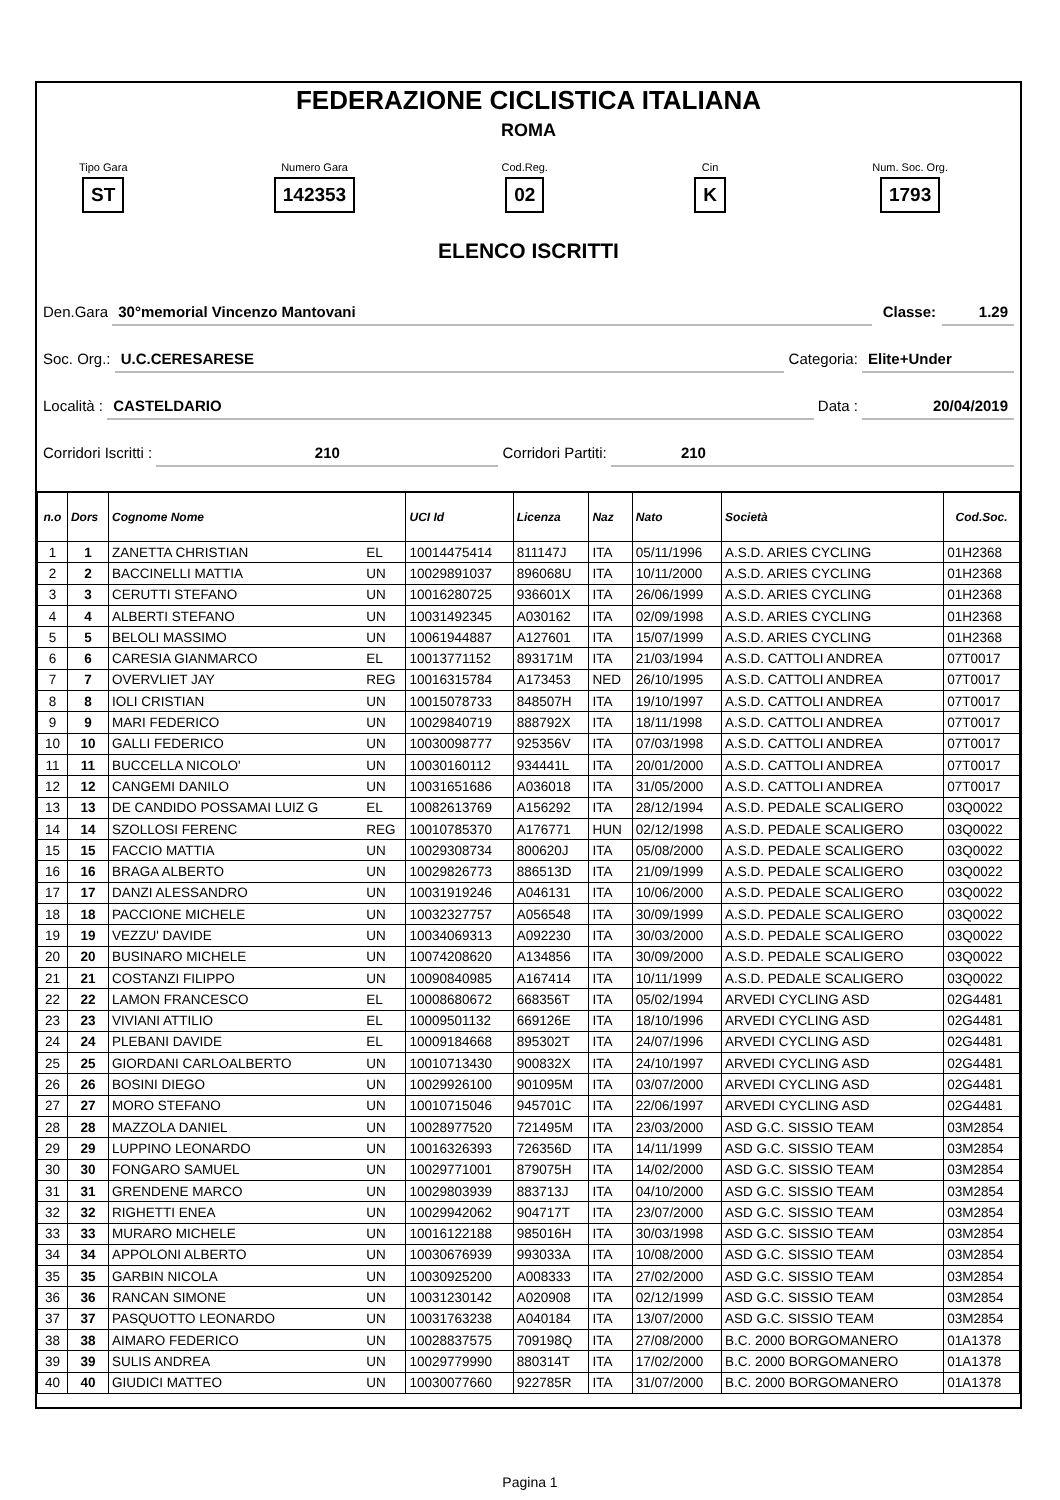FEDERAZIONE CICLISTICA ITALIANA
ROMA
Tipo Gara
ST
Numero Gara
142353
Cod.Reg.
02
Cin
K
Num. Soc. Org.
1793
ELENCO ISCRITTI
Den.Gara 30°memorial Vincenzo Mantovani Classe: 1.29
Soc. Org.: U.C.CERESARESE Categoria: Elite+Under
Località : CASTELDARIO Data : 20/04/2019
Corridori Iscritti : 210 Corridori Partiti: 210
| n.o | Dors | Cognome Nome | | UCI Id | Licenza | Naz | Nato | Società | Cod.Soc. |
| --- | --- | --- | --- | --- | --- | --- | --- | --- | --- |
| 1 | 1 | ZANETTA CHRISTIAN | EL | 10014475414 | 811147J | ITA | 05/11/1996 | A.S.D. ARIES CYCLING | 01H2368 |
| 2 | 2 | BACCINELLI MATTIA | UN | 10029891037 | 896068U | ITA | 10/11/2000 | A.S.D. ARIES CYCLING | 01H2368 |
| 3 | 3 | CERUTTI STEFANO | UN | 10016280725 | 936601X | ITA | 26/06/1999 | A.S.D. ARIES CYCLING | 01H2368 |
| 4 | 4 | ALBERTI STEFANO | UN | 10031492345 | A030162 | ITA | 02/09/1998 | A.S.D. ARIES CYCLING | 01H2368 |
| 5 | 5 | BELOLI MASSIMO | UN | 10061944887 | A127601 | ITA | 15/07/1999 | A.S.D. ARIES CYCLING | 01H2368 |
| 6 | 6 | CARESIA GIANMARCO | EL | 10013771152 | 893171M | ITA | 21/03/1994 | A.S.D. CATTOLI ANDREA | 07T0017 |
| 7 | 7 | OVERVLIET JAY | REG | 10016315784 | A173453 | NED | 26/10/1995 | A.S.D. CATTOLI ANDREA | 07T0017 |
| 8 | 8 | IOLI CRISTIAN | UN | 10015078733 | 848507H | ITA | 19/10/1997 | A.S.D. CATTOLI ANDREA | 07T0017 |
| 9 | 9 | MARI FEDERICO | UN | 10029840719 | 888792X | ITA | 18/11/1998 | A.S.D. CATTOLI ANDREA | 07T0017 |
| 10 | 10 | GALLI FEDERICO | UN | 10030098777 | 925356V | ITA | 07/03/1998 | A.S.D. CATTOLI ANDREA | 07T0017 |
| 11 | 11 | BUCCELLA NICOLO' | UN | 10030160112 | 934441L | ITA | 20/01/2000 | A.S.D. CATTOLI ANDREA | 07T0017 |
| 12 | 12 | CANGEMI DANILO | UN | 10031651686 | A036018 | ITA | 31/05/2000 | A.S.D. CATTOLI ANDREA | 07T0017 |
| 13 | 13 | DE CANDIDO POSSAMAI LUIZ G | EL | 10082613769 | A156292 | ITA | 28/12/1994 | A.S.D. PEDALE SCALIGERO | 03Q0022 |
| 14 | 14 | SZOLLOSI FERENC | REG | 10010785370 | A176771 | HUN | 02/12/1998 | A.S.D. PEDALE SCALIGERO | 03Q0022 |
| 15 | 15 | FACCIO MATTIA | UN | 10029308734 | 800620J | ITA | 05/08/2000 | A.S.D. PEDALE SCALIGERO | 03Q0022 |
| 16 | 16 | BRAGA ALBERTO | UN | 10029826773 | 886513D | ITA | 21/09/1999 | A.S.D. PEDALE SCALIGERO | 03Q0022 |
| 17 | 17 | DANZI ALESSANDRO | UN | 10031919246 | A046131 | ITA | 10/06/2000 | A.S.D. PEDALE SCALIGERO | 03Q0022 |
| 18 | 18 | PACCIONE MICHELE | UN | 10032327757 | A056548 | ITA | 30/09/1999 | A.S.D. PEDALE SCALIGERO | 03Q0022 |
| 19 | 19 | VEZZU' DAVIDE | UN | 10034069313 | A092230 | ITA | 30/03/2000 | A.S.D. PEDALE SCALIGERO | 03Q0022 |
| 20 | 20 | BUSINARO MICHELE | UN | 10074208620 | A134856 | ITA | 30/09/2000 | A.S.D. PEDALE SCALIGERO | 03Q0022 |
| 21 | 21 | COSTANZI FILIPPO | UN | 10090840985 | A167414 | ITA | 10/11/1999 | A.S.D. PEDALE SCALIGERO | 03Q0022 |
| 22 | 22 | LAMON FRANCESCO | EL | 10008680672 | 668356T | ITA | 05/02/1994 | ARVEDI CYCLING ASD | 02G4481 |
| 23 | 23 | VIVIANI ATTILIO | EL | 10009501132 | 669126E | ITA | 18/10/1996 | ARVEDI CYCLING ASD | 02G4481 |
| 24 | 24 | PLEBANI DAVIDE | EL | 10009184668 | 895302T | ITA | 24/07/1996 | ARVEDI CYCLING ASD | 02G4481 |
| 25 | 25 | GIORDANI CARLOALBERTO | UN | 10010713430 | 900832X | ITA | 24/10/1997 | ARVEDI CYCLING ASD | 02G4481 |
| 26 | 26 | BOSINI DIEGO | UN | 10029926100 | 901095M | ITA | 03/07/2000 | ARVEDI CYCLING ASD | 02G4481 |
| 27 | 27 | MORO STEFANO | UN | 10010715046 | 945701C | ITA | 22/06/1997 | ARVEDI CYCLING ASD | 02G4481 |
| 28 | 28 | MAZZOLA DANIEL | UN | 10028977520 | 721495M | ITA | 23/03/2000 | ASD G.C. SISSIO TEAM | 03M2854 |
| 29 | 29 | LUPPINO LEONARDO | UN | 10016326393 | 726356D | ITA | 14/11/1999 | ASD G.C. SISSIO TEAM | 03M2854 |
| 30 | 30 | FONGARO SAMUEL | UN | 10029771001 | 879075H | ITA | 14/02/2000 | ASD G.C. SISSIO TEAM | 03M2854 |
| 31 | 31 | GRENDENE MARCO | UN | 10029803939 | 883713J | ITA | 04/10/2000 | ASD G.C. SISSIO TEAM | 03M2854 |
| 32 | 32 | RIGHETTI ENEA | UN | 10029942062 | 904717T | ITA | 23/07/2000 | ASD G.C. SISSIO TEAM | 03M2854 |
| 33 | 33 | MURARO MICHELE | UN | 10016122188 | 985016H | ITA | 30/03/1998 | ASD G.C. SISSIO TEAM | 03M2854 |
| 34 | 34 | APPOLONI ALBERTO | UN | 10030676939 | 993033A | ITA | 10/08/2000 | ASD G.C. SISSIO TEAM | 03M2854 |
| 35 | 35 | GARBIN NICOLA | UN | 10030925200 | A008333 | ITA | 27/02/2000 | ASD G.C. SISSIO TEAM | 03M2854 |
| 36 | 36 | RANCAN SIMONE | UN | 10031230142 | A020908 | ITA | 02/12/1999 | ASD G.C. SISSIO TEAM | 03M2854 |
| 37 | 37 | PASQUOTTO LEONARDO | UN | 10031763238 | A040184 | ITA | 13/07/2000 | ASD G.C. SISSIO TEAM | 03M2854 |
| 38 | 38 | AIMARO FEDERICO | UN | 10028837575 | 709198Q | ITA | 27/08/2000 | B.C. 2000 BORGOMANERO | 01A1378 |
| 39 | 39 | SULIS ANDREA | UN | 10029779990 | 880314T | ITA | 17/02/2000 | B.C. 2000 BORGOMANERO | 01A1378 |
| 40 | 40 | GIUDICI MATTEO | UN | 10030077660 | 922785R | ITA | 31/07/2000 | B.C. 2000 BORGOMANERO | 01A1378 |
Pagina 1